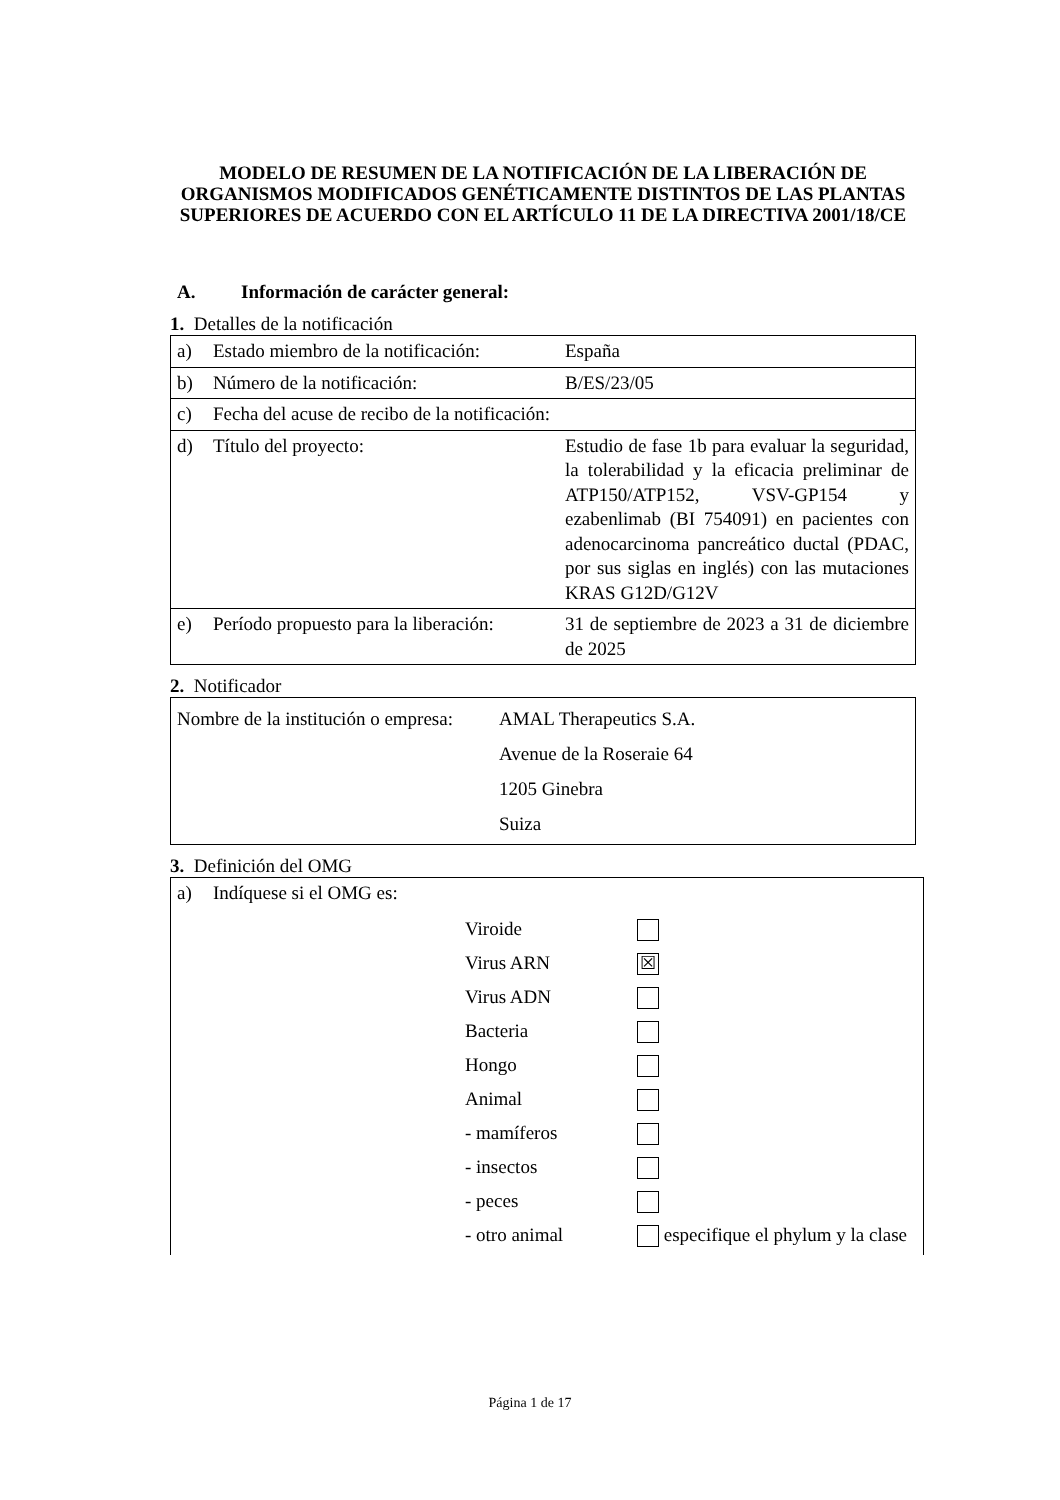MODELO DE RESUMEN DE LA NOTIFICACIÓN DE LA LIBERACIÓN DE ORGANISMOS MODIFICADOS GENÉTICAMENTE DISTINTOS DE LAS PLANTAS SUPERIORES DE ACUERDO CON EL ARTÍCULO 11 DE LA DIRECTIVA 2001/18/CE
A. Información de carácter general:
1. Detalles de la notificación
| a) | Estado miembro de la notificación: | España |
| b) | Número de la notificación: | B/ES/23/05 |
| c) | Fecha del acuse de recibo de la notificación: | |
| d) | Título del proyecto: | Estudio de fase 1b para evaluar la seguridad, la tolerabilidad y la eficacia preliminar de ATP150/ATP152, VSV-GP154 y ezabenlimab (BI 754091) en pacientes con adenocarcinoma pancreático ductal (PDAC, por sus siglas en inglés) con las mutaciones KRAS G12D/G12V |
| e) | Período propuesto para la liberación: | 31 de septiembre de 2023 a 31 de diciembre de 2025 |
2. Notificador
| Nombre de la institución o empresa: | AMAL Therapeutics S.A. Avenue de la Roseraie 64 1205 Ginebra Suiza |
3. Definición del OMG
| a) | Indíquese si el OMG es: | | |
| | | Viroide Virus ARN Virus ADN Bacteria Hongo Animal - mamíferos - insectos - peces - otro animal | ☒ especifique el phylum y la clase |
Página 1 de 17